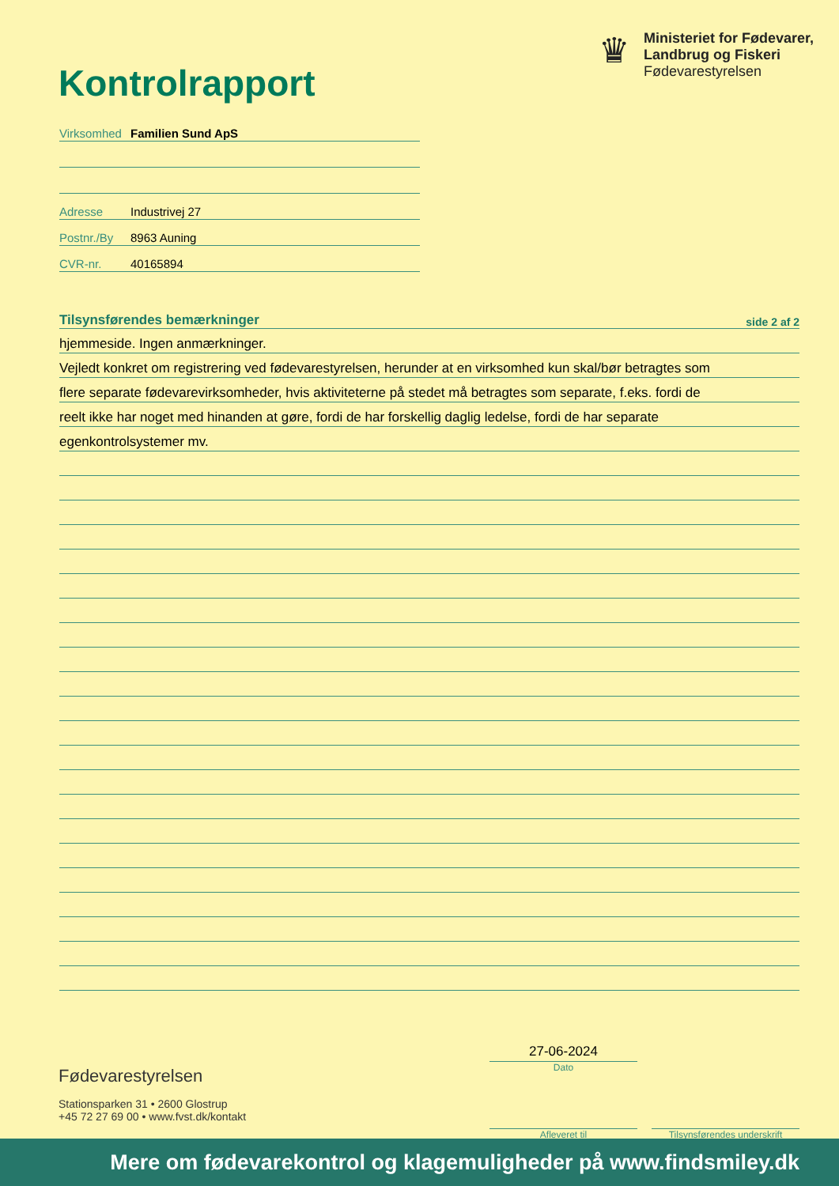Kontrolrapport
♛
Ministeriet for Fødevarer,
Landbrug og Fiskeri
Fødevarestyrelsen
Virksomhed Familien Sund ApS
Adresse Industrivej 27
Postnr./By 8963 Auning
CVR-nr. 40165894
Tilsynsførendes bemærkninger side 2 af 2
hjemmeside. Ingen anmærkninger.
Vejledt konkret om registrering ved fødevarestyrelsen, herunder at en virksomhed kun skal/bør betragtes som
flere separate fødevarevirksomheder, hvis aktiviteterne på stedet må betragtes som separate, f.eks. fordi de
reelt ikke har noget med hinanden at gøre, fordi de har forskellig daglig ledelse, fordi de har separate
egenkontrolsystemer mv.
Fødevarestyrelsen
Stationsparken 31 • 2600 Glostrup
+45 72 27 69 00 • www.fvst.dk/kontakt
27-06-2024
Dato
Afleveret til
Tilsynsførendes underskrift
Mere om fødevarekontrol og klagemuligheder på www.findsmiley.dk